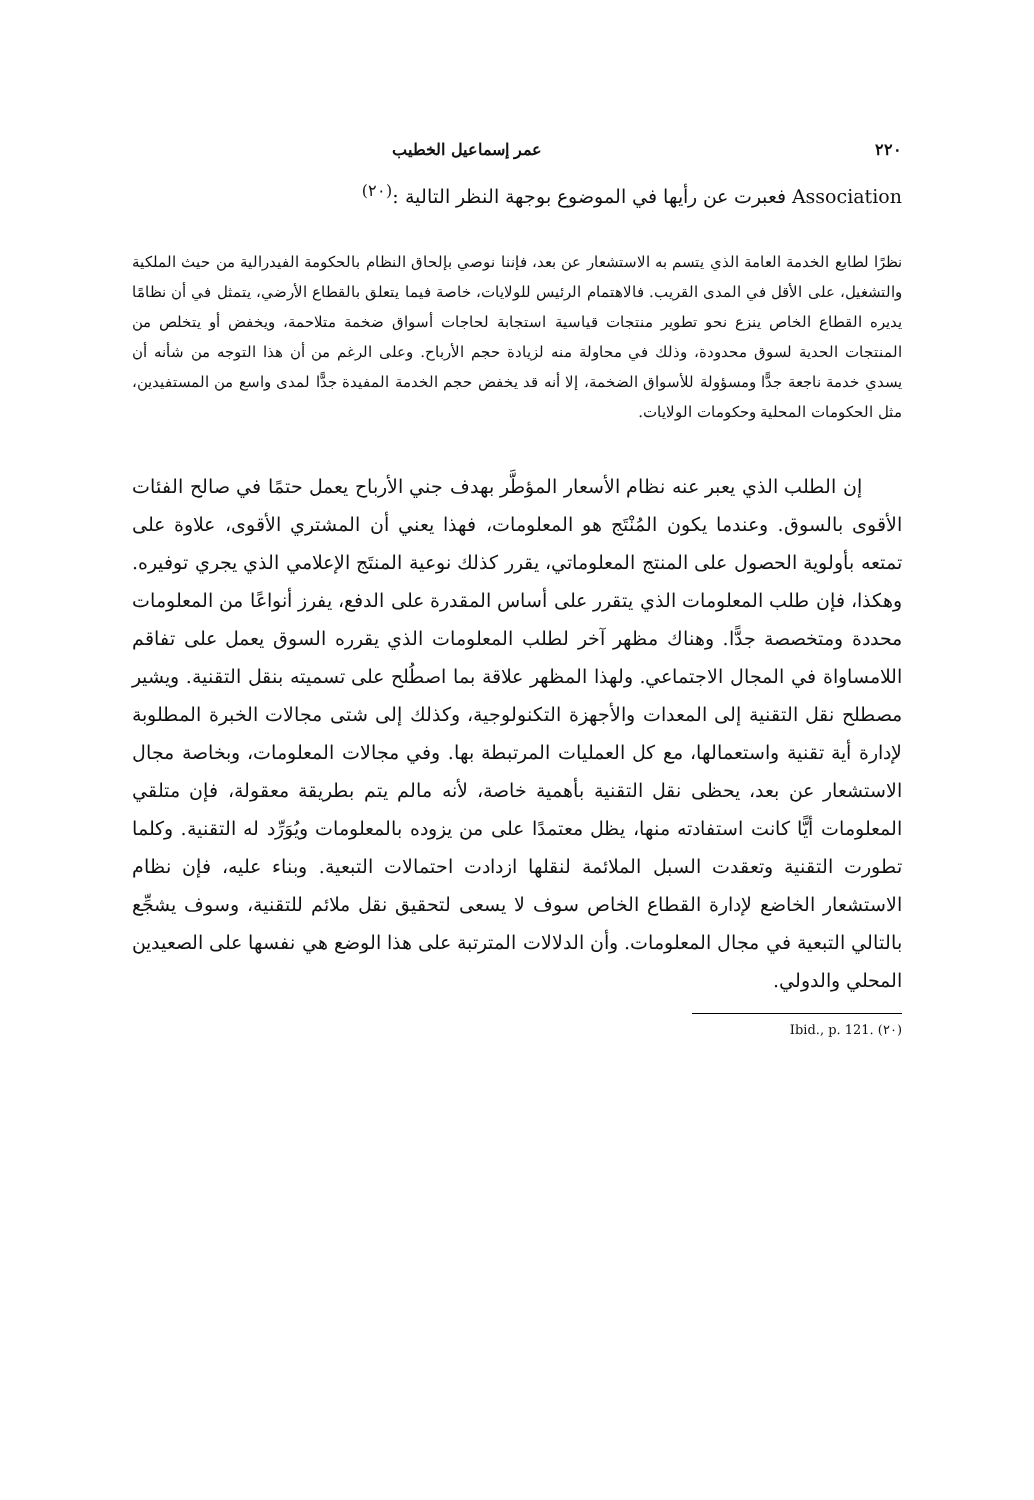٢٢٠ عمر إسماعيل الخطيب
Association فعبرت عن رأيها في الموضوع بوجهة النظر التالية :<sup>(٢٠)</sup>
نظرًا لطابع الخدمة العامة الذي يتسم به الاستشعار عن بعد، فإننا نوصي بإلحاق النظام بالحكومة الفيدرالية من حيث الملكية والتشغيل، على الأقل في المدى القريب. فالاهتمام الرئيس للولايات، خاصة فيما يتعلق بالقطاع الأرضي، يتمثل في أن نظامًا يديره القطاع الخاص ينزع نحو تطوير منتجات قياسية استجابة لحاجات أسواق ضخمة متلاحمة، ويخفض أو يتخلص من المنتجات الحدية لسوق محدودة، وذلك في محاولة منه لزيادة حجم الأرباح. وعلى الرغم من أن هذا التوجه من شأنه أن يسدي خدمة ناجعة جدًّا ومسؤولة للأسواق الضخمة، إلا أنه قد يخفض حجم الخدمة المفيدة جدًّا لمدى واسع من المستفيدين، مثل الحكومات المحلية وحكومات الولايات.
إن الطلب الذي يعبر عنه نظام الأسعار المؤطَّر بهدف جني الأرباح يعمل حتمًا في صالح الفئات الأقوى بالسوق. وعندما يكون المُنْتَج هو المعلومات، فهذا يعني أن المشتري الأقوى، علاوة على تمتعه بأولوية الحصول على المنتج المعلوماتي، يقرر كذلك نوعية المنتَج الإعلامي الذي يجري توفيره. وهكذا، فإن طلب المعلومات الذي يتقرر على أساس المقدرة على الدفع، يفرز أنواعًا من المعلومات محددة ومتخصصة جدًّا. وهناك مظهر آخر لطلب المعلومات الذي يقرره السوق يعمل على تفاقم اللامساواة في المجال الاجتماعي. ولهذا المظهر علاقة بما اصطُلح على تسميته بنقل التقنية. ويشير مصطلح نقل التقنية إلى المعدات والأجهزة التكنولوجية، وكذلك إلى شتى مجالات الخبرة المطلوبة لإدارة أية تقنية واستعمالها، مع كل العمليات المرتبطة بها. وفي مجالات المعلومات، وبخاصة مجال الاستشعار عن بعد، يحظى نقل التقنية بأهمية خاصة، لأنه مالم يتم بطريقة معقولة، فإن متلقي المعلومات أيًّا كانت استفادته منها، يظل معتمدًا على من يزوده بالمعلومات ويُوَرِّد له التقنية. وكلما تطورت التقنية وتعقدت السبل الملائمة لنقلها ازدادت احتمالات التبعية. وبناء عليه، فإن نظام الاستشعار الخاضع لإدارة القطاع الخاص سوف لا يسعى لتحقيق نقل ملائم للتقنية، وسوف يشجِّع بالتالي التبعية في مجال المعلومات. وأن الدلالات المترتبة على هذا الوضع هي نفسها على الصعيدين المحلي والدولي.
(٢٠) Ibid., p. 121.